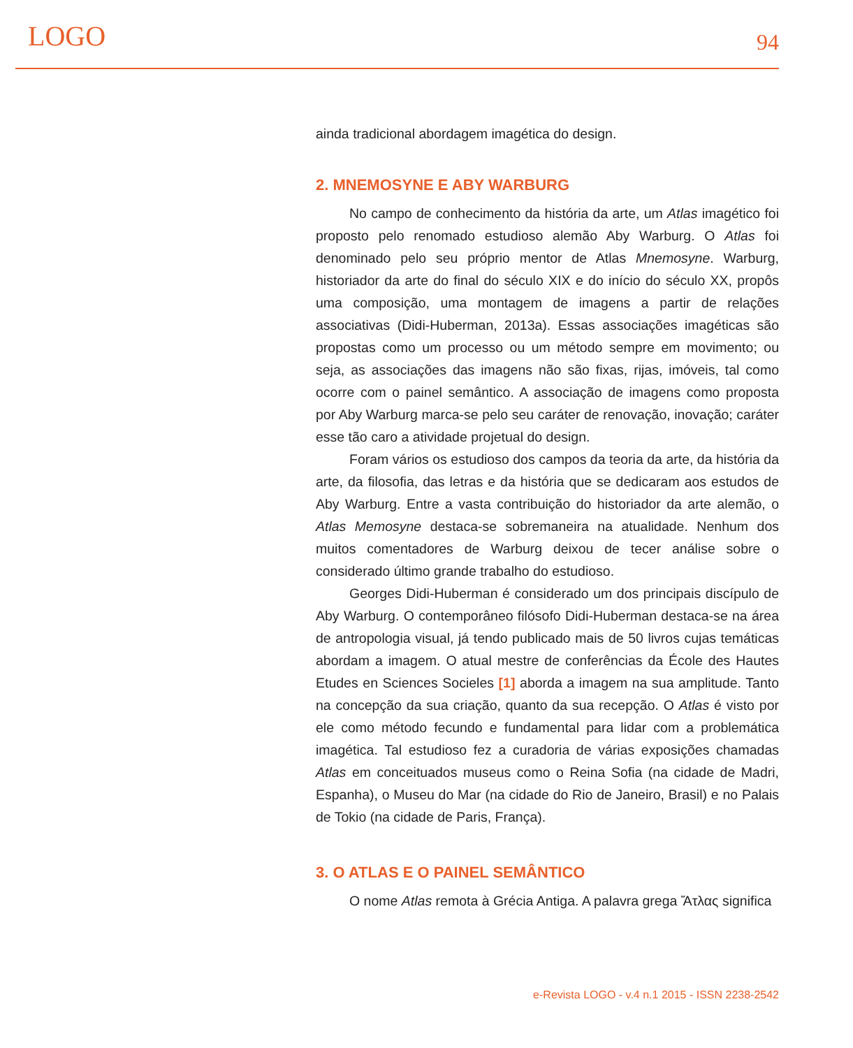LOGO 94
ainda tradicional abordagem imagética do design.
2. MNEMOSYNE E ABY WARBURG
No campo de conhecimento da história da arte, um Atlas imagético foi proposto pelo renomado estudioso alemão Aby Warburg. O Atlas foi denominado pelo seu próprio mentor de Atlas Mnemosyne. Warburg, historiador da arte do final do século XIX e do início do século XX, propôs uma composição, uma montagem de imagens a partir de relações associativas (Didi-Huberman, 2013a). Essas associações imagéticas são propostas como um processo ou um método sempre em movimento; ou seja, as associações das imagens não são fixas, rijas, imóveis, tal como ocorre com o painel semântico. A associação de imagens como proposta por Aby Warburg marca-se pelo seu caráter de renovação, inovação; caráter esse tão caro a atividade projetual do design.
Foram vários os estudioso dos campos da teoria da arte, da história da arte, da filosofia, das letras e da história que se dedicaram aos estudos de Aby Warburg. Entre a vasta contribuição do historiador da arte alemão, o Atlas Memosyne destaca-se sobremaneira na atualidade. Nenhum dos muitos comentadores de Warburg deixou de tecer análise sobre o considerado último grande trabalho do estudioso.
Georges Didi-Huberman é considerado um dos principais discípulo de Aby Warburg. O contemporâneo filósofo Didi-Huberman destaca-se na área de antropologia visual, já tendo publicado mais de 50 livros cujas temáticas abordam a imagem. O atual mestre de conferências da École des Hautes Etudes en Sciences Socieles [1] aborda a imagem na sua amplitude. Tanto na concepção da sua criação, quanto da sua recepção. O Atlas é visto por ele como método fecundo e fundamental para lidar com a problemática imagética. Tal estudioso fez a curadoria de várias exposições chamadas Atlas em conceituados museus como o Reina Sofia (na cidade de Madri, Espanha), o Museu do Mar (na cidade do Rio de Janeiro, Brasil) e no Palais de Tokio (na cidade de Paris, França).
3. O ATLAS E O PAINEL SEMÂNTICO
O nome Atlas remota à Grécia Antiga. A palavra grega Ἄτλας significa
e-Revista LOGO - v.4 n.1 2015 - ISSN 2238-2542